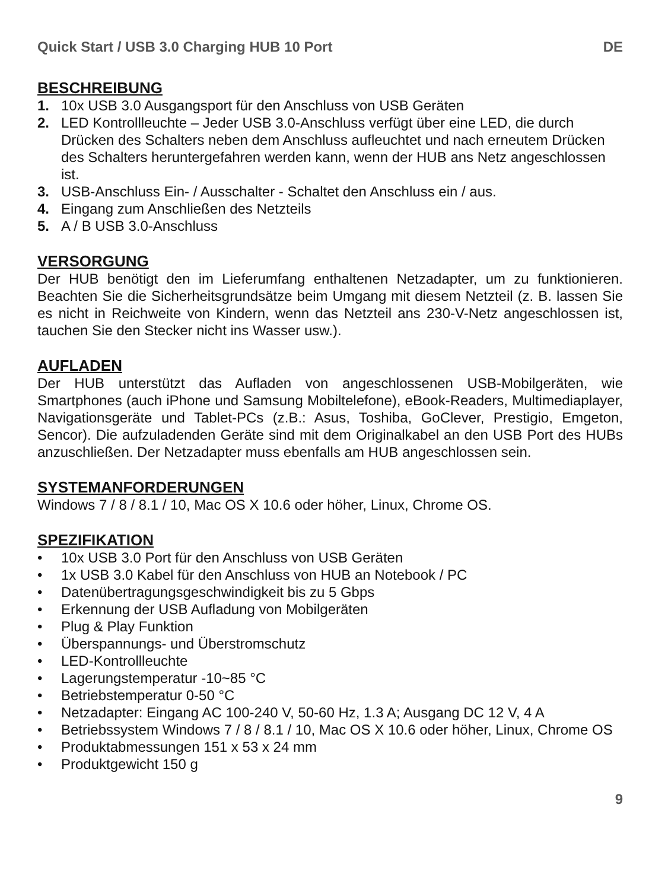Quick Start / USB 3.0 Charging HUB 10 Port DE
BESCHREIBUNG
1. 10x USB 3.0 Ausgangsport für den Anschluss von USB Geräten
2. LED Kontrollleuchte – Jeder USB 3.0-Anschluss verfügt über eine LED, die durch Drücken des Schalters neben dem Anschluss aufleuchtet und nach erneutem Drücken des Schalters heruntergefahren werden kann, wenn der HUB ans Netz angeschlossen ist.
3. USB-Anschluss Ein- / Ausschalter - Schaltet den Anschluss ein / aus.
4. Eingang zum Anschließen des Netzteils
5. A / B USB 3.0-Anschluss
VERSORGUNG
Der HUB benötigt den im Lieferumfang enthaltenen Netzadapter, um zu funktionieren. Beachten Sie die Sicherheitsgrundsätze beim Umgang mit diesem Netzteil (z. B. lassen Sie es nicht in Reichweite von Kindern, wenn das Netzteil ans 230-V-Netz angeschlossen ist, tauchen Sie den Stecker nicht ins Wasser usw.).
AUFLADEN
Der HUB unterstützt das Aufladen von angeschlossenen USB-Mobilgeräten, wie Smartphones (auch iPhone und Samsung Mobiltelefone), eBook-Readers, Multimediaplayer, Navigationsgeräte und Tablet-PCs (z.B.: Asus, Toshiba, GoClever, Prestigio, Emgeton, Sencor). Die aufzuladenden Geräte sind mit dem Originalkabel an den USB Port des HUBs anzuschließen. Der Netzadapter muss ebenfalls am HUB angeschlossen sein.
SYSTEMANFORDERUNGEN
Windows 7 / 8 / 8.1 / 10, Mac OS X 10.6 oder höher, Linux, Chrome OS.
SPEZIFIKATION
• 10x USB 3.0 Port für den Anschluss von USB Geräten
• 1x USB 3.0 Kabel für den Anschluss von HUB an Notebook / PC
• Datenübertragungsgeschwindigkeit bis zu 5 Gbps
• Erkennung der USB Aufladung von Mobilgeräten
• Plug & Play Funktion
• Überspannungs- und Überstromschutz
• LED-Kontrollleuchte
• Lagerungstemperatur -10~85 °C
• Betriebstemperatur 0-50 °C
• Netzadapter: Eingang AC 100-240 V, 50-60 Hz, 1.3 A; Ausgang DC 12 V, 4 A
• Betriebssystem Windows 7 / 8 / 8.1 / 10, Mac OS X 10.6 oder höher, Linux, Chrome OS
• Produktabmessungen 151 x 53 x 24 mm
• Produktgewicht 150 g
9